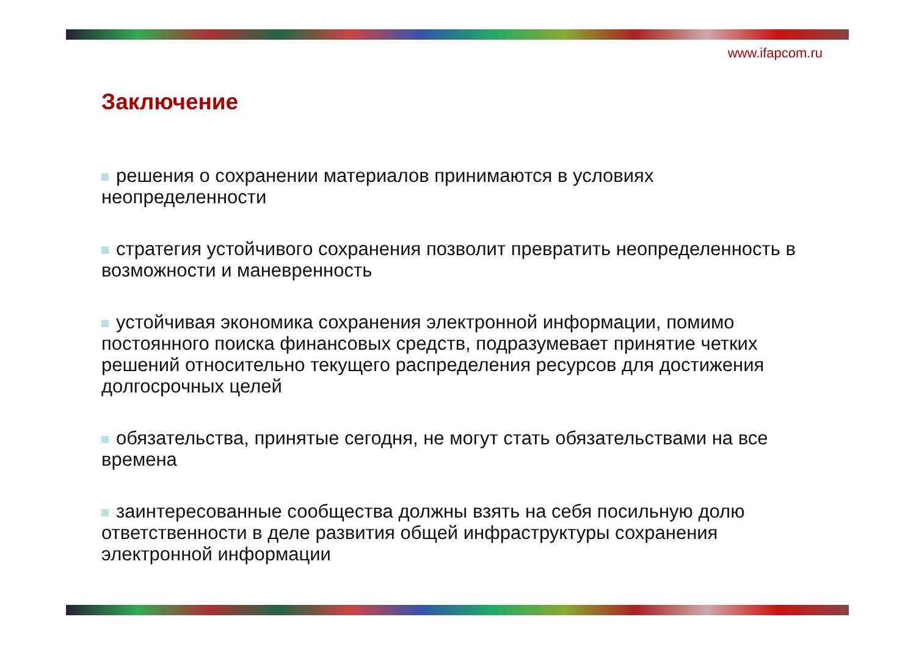www.ifapcom.ru
Заключение
решения о сохранении материалов принимаются в условиях неопределенности
стратегия устойчивого сохранения позволит превратить неопределенность в возможности и маневренность
устойчивая экономика сохранения электронной информации, помимо постоянного поиска финансовых средств, подразумевает принятие четких решений относительно текущего распределения ресурсов для достижения долгосрочных целей
обязательства, принятые сегодня, не могут стать обязательствами на все времена
заинтересованные сообщества должны взять на себя посильную долю ответственности в деле развития общей инфраструктуры сохранения электронной информации